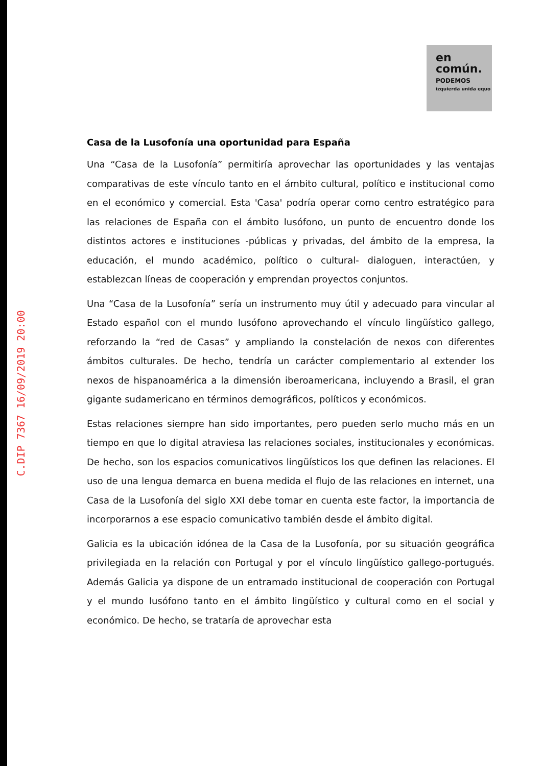en
común.
PODEMOS
izquierda unida equo
C.DIP 7367 16/09/2019 20:00
Casa de la Lusofonía una oportunidad para España
Una “Casa de la Lusofonía” permitiría aprovechar las oportunidades y las ventajas comparativas de este vínculo tanto en el ámbito cultural, político e institucional como en el económico y comercial. Esta 'Casa' podría operar como centro estratégico para las relaciones de España con el ámbito lusófono, un punto de encuentro donde los distintos actores e instituciones -públicas y privadas, del ámbito de la empresa, la educación, el mundo académico, político o cultural- dialoguen, interactúen, y establezcan líneas de cooperación y emprendan proyectos conjuntos.
Una “Casa de la Lusofonía” sería un instrumento muy útil y adecuado para vincular al Estado español con el mundo lusófono aprovechando el vínculo lingüístico gallego, reforzando la “red de Casas” y ampliando la constelación de nexos con diferentes ámbitos culturales. De hecho, tendría un carácter complementario al extender los nexos de hispanoamérica a la dimensión iberoamericana, incluyendo a Brasil, el gran gigante sudamericano en términos demográficos, políticos y económicos.
Estas relaciones siempre han sido importantes, pero pueden serlo mucho más en un tiempo en que lo digital atraviesa las relaciones sociales, institucionales y económicas. De hecho, son los espacios comunicativos lingüísticos los que definen las relaciones. El uso de una lengua demarca en buena medida el flujo de las relaciones en internet, una Casa de la Lusofonía del siglo XXI debe tomar en cuenta este factor, la importancia de incorporarnos a ese espacio comunicativo también desde el ámbito digital.
Galicia es la ubicación idónea de la Casa de la Lusofonía, por su situación geográfica privilegiada en la relación con Portugal y por el vínculo lingüístico gallego-portugués. Además Galicia ya dispone de un entramado institucional de cooperación con Portugal y el mundo lusófono tanto en el ámbito lingüístico y cultural como en el social y económico. De hecho, se trataría de aprovechar esta